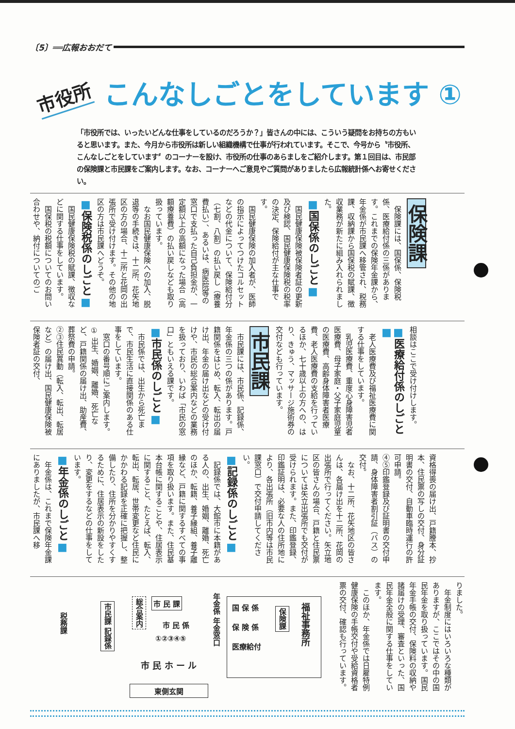〔5〕══広報おおだて
市役所 こんなしごとをしています ①
「市役所では、いったいどんな仕事をしているのだろうか？」皆さんの中には、こういう疑問をお持ちの方もいると思います。また、今月から市役所は新しい組織機構で仕事が行われています。そこで、今号から〝市役所、こんなしごとをしています〞のコーナーを設け、市役所の仕事のあらましをご紹介します。第１回目は、市民部の保険課と市民課をご案内します。なお、コーナーへご意見やご質問がありましたら広報統計係へお寄せください。
保険課
保険課には、国保係、保険税係、医療給付係の三係があります。これまでの保険年金課から、年金係が市民課へ移管され、税務課、収納課から国保税の賦課、徴収業務が新たに組み入れられました。
■国保係のしごと■
国民健康保険被保険者証の更新及び検認、国民健康保険税の税率の決定、保険給付が主な仕事です。
国民健康保険の加入者が、医師の指示によってつけたコルセットなどの代金について、保険給付分（七割、八割）の払い戻し（療養費払い）、あるいは、病医院等の窓口で支払った自己負担金が、一定額以上の高額になった場合（高額療養費）の払い戻しなども取り扱っています。
なお国民健康保険への加入、脱退等の手続きは、十二所、花矢地区の方の場合、十二所と花岡の出張所で受け付けます。その他の地区の方は市民課へどうぞ。
■保険税係のしごと■
国民健康保険税の賦課、徴収などに関する仕事をしています。
国保税の税額についてのお問い合わせや、納付についてのご
相談はここで受け付けします。
■医療給付係のしごと■
老人医療費及び福祉医療費に関する仕事をしています。
乳児医療費、重度心身障害児者医療費、母子家庭・父子家庭児童の医療費、高齢身体障害者医療費、老人医療費の支給を行っているほか、七十歳以上の方への、はり、きゅう、マッサージ施術券の交付なども行っています。
市民課
市民課には、市民係、記録係、年金係の三つの係があります。戸籍関係をはじめ、転入、転出の届け出、年金の届け出などの受け付けや、市民の総合案内などの業務を扱っており、いわば「市民の窓口」ともいえる課です。
■市民係のしごと■
市民係では、出生から死亡まで、市民生活に直接関係のある仕事をしています。
窓口の番号順にご案内します。
① 出生、婚姻、離婚、死亡など、戸籍関係の届け出、助産費、葬祭費の申請。
②③住民異動（転入、転出、転居など）の届け出、国民健康保険被保険者証の交付、
資格得喪の届け出、戸籍謄本、抄本、住民票の写しの交付、身分証明書の交付、自動車臨時運行の許可申請。
④⑤印鑑登録及び証明書の交付申請、身体障害者割引証（バス）の交付。
なお、十二所、花矢地区の皆さんは、各届け出を十二所、花岡の出張所で行ってください。矢立地区の皆さんの場合、戸籍と住民票については矢立出張所でも交付が受けられます。また、印鑑登録、印鑑証明は、必要な人の住所地により、各出張所（旧市内等は市民課窓口）で交付申請してください。
■記録係のしごと■
記録係では、大館市に本籍がある人の、出生、婚姻、離婚、死亡のほか、転籍、養子縁組、養子離縁など、戸籍に関するすべての事項を取り扱います。また、住民基本台帳に関することや、住居表示に関すること、たとえば、転入、転出、転居、世帯変更など住民にかかわる記録を正確に把握し、整備したり、住所を分かりやすくするために、住居表示の新設をしたり、変更をするなどの仕事をしています。
■年金係のしごと■
年金係は、これまで保険年金課にありましたが、市民課へ移
りました。
年金制度にはいろいろな種類がありますが、ここではその中の国民年金を取り扱っています。国民年金手帳の交付、保険料の収納や諸届けの受理、審査といった、国民年金全般に関する仕事をしています。
このほか、年金係では日雇特例健康保険の手帳交付や受給資格者票の交付、確認も行っています。
税務課
市民課 記録係
総合案内
市 民 課
市 民 係
①②③④⑤
年金係 年金窓口
国 保 係
保 険 係
医療給付
保険課
福祉事務所
市 民 ホ ー ル
東側玄関